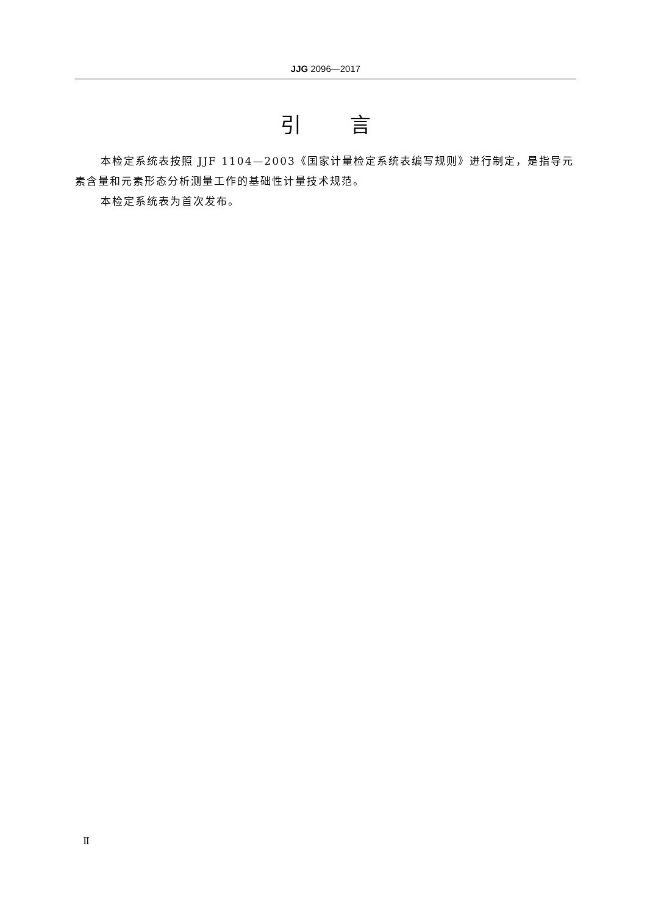JJG 2096—2017
引言
本检定系统表按照 JJF 1104—2003《国家计量检定系统表编写规则》进行制定，是指导元素含量和元素形态分析测量工作的基础性计量技术规范。
本检定系统表为首次发布。
Ⅱ